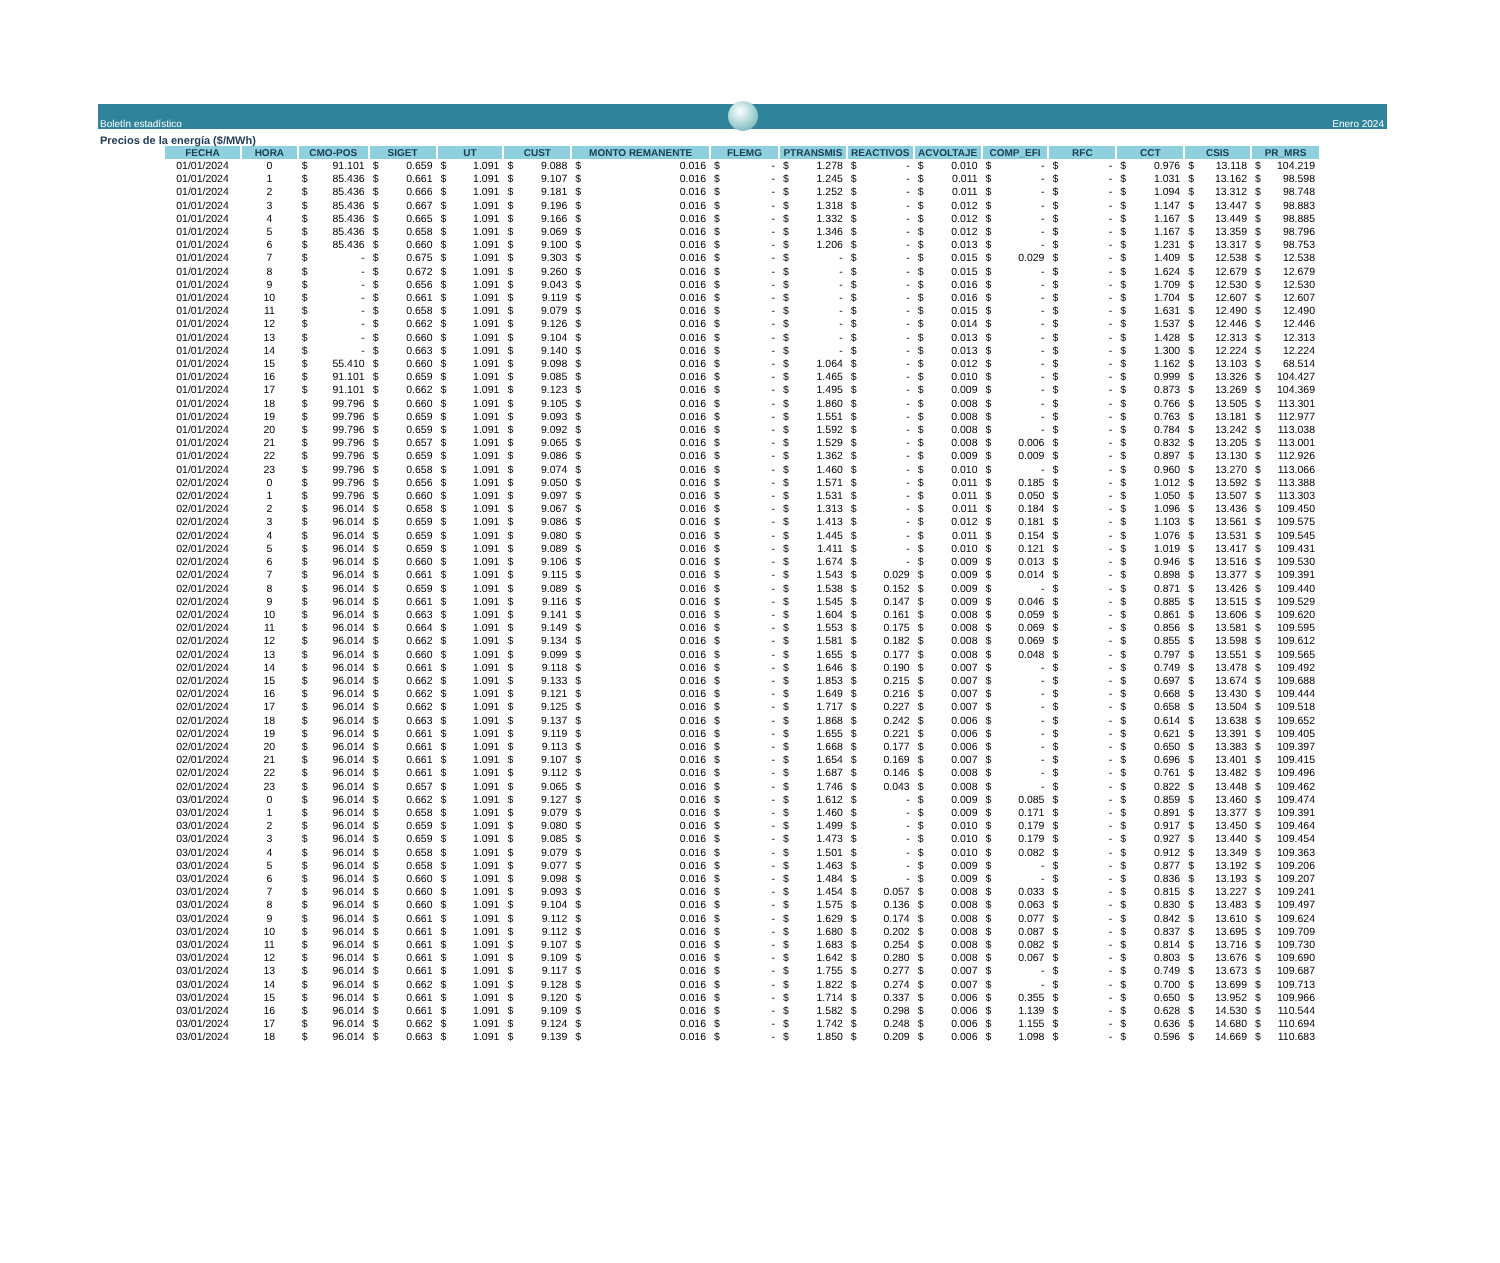Boletín estadístico
Enero 2024
Precios de la energía ($/MWh)
| FECHA | HORA | CMO-POS | SIGET | UT | CUST | MONTO REMANENTE | FLEMG | PTRANSMIS | REACTIVOS | ACVOLTAJE | COMP_EFI | RFC | CCT | CSIS | PR_MRS |
| --- | --- | --- | --- | --- | --- | --- | --- | --- | --- | --- | --- | --- | --- | --- | --- |
| 01/01/2024 | 0 | $ 91.101 | $ 0.659 | $ 1.091 | $ 9.088 | $ 0.016 | $ - | $ 1.278 | $ - | $ 0.010 | $ - | $ - | $ 0.976 | $ 13.118 | $ 104.219 |
| 01/01/2024 | 1 | $ 85.436 | $ 0.661 | $ 1.091 | $ 9.107 | $ 0.016 | $ - | $ 1.245 | $ - | $ 0.011 | $ - | $ - | $ 1.031 | $ 13.162 | $ 98.598 |
| 01/01/2024 | 2 | $ 85.436 | $ 0.666 | $ 1.091 | $ 9.181 | $ 0.016 | $ - | $ 1.252 | $ - | $ 0.011 | $ - | $ - | $ 1.094 | $ 13.312 | $ 98.748 |
| 01/01/2024 | 3 | $ 85.436 | $ 0.667 | $ 1.091 | $ 9.196 | $ 0.016 | $ - | $ 1.318 | $ - | $ 0.012 | $ - | $ - | $ 1.147 | $ 13.447 | $ 98.883 |
| 01/01/2024 | 4 | $ 85.436 | $ 0.665 | $ 1.091 | $ 9.166 | $ 0.016 | $ - | $ 1.332 | $ - | $ 0.012 | $ - | $ - | $ 1.167 | $ 13.449 | $ 98.885 |
| 01/01/2024 | 5 | $ 85.436 | $ 0.658 | $ 1.091 | $ 9.069 | $ 0.016 | $ - | $ 1.346 | $ - | $ 0.012 | $ - | $ - | $ 1.167 | $ 13.359 | $ 98.796 |
| 01/01/2024 | 6 | $ 85.436 | $ 0.660 | $ 1.091 | $ 9.100 | $ 0.016 | $ - | $ 1.206 | $ - | $ 0.013 | $ - | $ - | $ 1.231 | $ 13.317 | $ 98.753 |
| 01/01/2024 | 7 | $ - | $ 0.675 | $ 1.091 | $ 9.303 | $ 0.016 | $ - | $ - | $ - | $ 0.015 | $ 0.029 | $ - | $ 1.409 | $ 12.538 | $ 12.538 |
| 01/01/2024 | 8 | $ - | $ 0.672 | $ 1.091 | $ 9.260 | $ 0.016 | $ - | $ - | $ - | $ 0.015 | $ - | $ - | $ 1.624 | $ 12.679 | $ 12.679 |
| 01/01/2024 | 9 | $ - | $ 0.656 | $ 1.091 | $ 9.043 | $ 0.016 | $ - | $ - | $ - | $ 0.016 | $ - | $ - | $ 1.709 | $ 12.530 | $ 12.530 |
| 01/01/2024 | 10 | $ - | $ 0.661 | $ 1.091 | $ 9.119 | $ 0.016 | $ - | $ - | $ - | $ 0.016 | $ - | $ - | $ 1.704 | $ 12.607 | $ 12.607 |
| 01/01/2024 | 11 | $ - | $ 0.658 | $ 1.091 | $ 9.079 | $ 0.016 | $ - | $ - | $ - | $ 0.015 | $ - | $ - | $ 1.631 | $ 12.490 | $ 12.490 |
| 01/01/2024 | 12 | $ - | $ 0.662 | $ 1.091 | $ 9.126 | $ 0.016 | $ - | $ - | $ - | $ 0.014 | $ - | $ - | $ 1.537 | $ 12.446 | $ 12.446 |
| 01/01/2024 | 13 | $ - | $ 0.660 | $ 1.091 | $ 9.104 | $ 0.016 | $ - | $ - | $ - | $ 0.013 | $ - | $ - | $ 1.428 | $ 12.313 | $ 12.313 |
| 01/01/2024 | 14 | $ - | $ 0.663 | $ 1.091 | $ 9.140 | $ 0.016 | $ - | $ - | $ - | $ 0.013 | $ - | $ - | $ 1.300 | $ 12.224 | $ 12.224 |
| 01/01/2024 | 15 | $ 55.410 | $ 0.660 | $ 1.091 | $ 9.098 | $ 0.016 | $ - | $ 1.064 | $ - | $ 0.012 | $ - | $ - | $ 1.162 | $ 13.103 | $ 68.514 |
| 01/01/2024 | 16 | $ 91.101 | $ 0.659 | $ 1.091 | $ 9.085 | $ 0.016 | $ - | $ 1.465 | $ - | $ 0.010 | $ - | $ - | $ 0.999 | $ 13.326 | $ 104.427 |
| 01/01/2024 | 17 | $ 91.101 | $ 0.662 | $ 1.091 | $ 9.123 | $ 0.016 | $ - | $ 1.495 | $ - | $ 0.009 | $ - | $ - | $ 0.873 | $ 13.269 | $ 104.369 |
| 01/01/2024 | 18 | $ 99.796 | $ 0.660 | $ 1.091 | $ 9.105 | $ 0.016 | $ - | $ 1.860 | $ - | $ 0.008 | $ - | $ - | $ 0.766 | $ 13.505 | $ 113.301 |
| 01/01/2024 | 19 | $ 99.796 | $ 0.659 | $ 1.091 | $ 9.093 | $ 0.016 | $ - | $ 1.551 | $ - | $ 0.008 | $ - | $ - | $ 0.763 | $ 13.181 | $ 112.977 |
| 01/01/2024 | 20 | $ 99.796 | $ 0.659 | $ 1.091 | $ 9.092 | $ 0.016 | $ - | $ 1.592 | $ - | $ 0.008 | $ - | $ - | $ 0.784 | $ 13.242 | $ 113.038 |
| 01/01/2024 | 21 | $ 99.796 | $ 0.657 | $ 1.091 | $ 9.065 | $ 0.016 | $ - | $ 1.529 | $ - | $ 0.008 | $ 0.006 | $ - | $ 0.832 | $ 13.205 | $ 113.001 |
| 01/01/2024 | 22 | $ 99.796 | $ 0.659 | $ 1.091 | $ 9.086 | $ 0.016 | $ - | $ 1.362 | $ - | $ 0.009 | $ 0.009 | $ - | $ 0.897 | $ 13.130 | $ 112.926 |
| 01/01/2024 | 23 | $ 99.796 | $ 0.658 | $ 1.091 | $ 9.074 | $ 0.016 | $ - | $ 1.460 | $ - | $ 0.010 | $ - | $ - | $ 0.960 | $ 13.270 | $ 113.066 |
| 02/01/2024 | 0 | $ 99.796 | $ 0.656 | $ 1.091 | $ 9.050 | $ 0.016 | $ - | $ 1.571 | $ - | $ 0.011 | $ 0.185 | $ - | $ 1.012 | $ 13.592 | $ 113.388 |
| 02/01/2024 | 1 | $ 99.796 | $ 0.660 | $ 1.091 | $ 9.097 | $ 0.016 | $ - | $ 1.531 | $ - | $ 0.011 | $ 0.050 | $ - | $ 1.050 | $ 13.507 | $ 113.303 |
| 02/01/2024 | 2 | $ 96.014 | $ 0.658 | $ 1.091 | $ 9.067 | $ 0.016 | $ - | $ 1.313 | $ - | $ 0.011 | $ 0.184 | $ - | $ 1.096 | $ 13.436 | $ 109.450 |
| 02/01/2024 | 3 | $ 96.014 | $ 0.659 | $ 1.091 | $ 9.086 | $ 0.016 | $ - | $ 1.413 | $ - | $ 0.012 | $ 0.181 | $ - | $ 1.103 | $ 13.561 | $ 109.575 |
| 02/01/2024 | 4 | $ 96.014 | $ 0.659 | $ 1.091 | $ 9.080 | $ 0.016 | $ - | $ 1.445 | $ - | $ 0.011 | $ 0.154 | $ - | $ 1.076 | $ 13.531 | $ 109.545 |
| 02/01/2024 | 5 | $ 96.014 | $ 0.659 | $ 1.091 | $ 9.089 | $ 0.016 | $ - | $ 1.411 | $ - | $ 0.010 | $ 0.121 | $ - | $ 1.019 | $ 13.417 | $ 109.431 |
| 02/01/2024 | 6 | $ 96.014 | $ 0.660 | $ 1.091 | $ 9.106 | $ 0.016 | $ - | $ 1.674 | $ - | $ 0.009 | $ 0.013 | $ - | $ 0.946 | $ 13.516 | $ 109.530 |
| 02/01/2024 | 7 | $ 96.014 | $ 0.661 | $ 1.091 | $ 9.115 | $ 0.016 | $ - | $ 1.543 | $ 0.029 | $ 0.009 | $ 0.014 | $ - | $ 0.898 | $ 13.377 | $ 109.391 |
| 02/01/2024 | 8 | $ 96.014 | $ 0.659 | $ 1.091 | $ 9.089 | $ 0.016 | $ - | $ 1.538 | $ 0.152 | $ 0.009 | $ - | $ - | $ 0.871 | $ 13.426 | $ 109.440 |
| 02/01/2024 | 9 | $ 96.014 | $ 0.661 | $ 1.091 | $ 9.116 | $ 0.016 | $ - | $ 1.545 | $ 0.147 | $ 0.009 | $ 0.046 | $ - | $ 0.885 | $ 13.515 | $ 109.529 |
| 02/01/2024 | 10 | $ 96.014 | $ 0.663 | $ 1.091 | $ 9.141 | $ 0.016 | $ - | $ 1.604 | $ 0.161 | $ 0.008 | $ 0.059 | $ - | $ 0.861 | $ 13.606 | $ 109.620 |
| 02/01/2024 | 11 | $ 96.014 | $ 0.664 | $ 1.091 | $ 9.149 | $ 0.016 | $ - | $ 1.553 | $ 0.175 | $ 0.008 | $ 0.069 | $ - | $ 0.856 | $ 13.581 | $ 109.595 |
| 02/01/2024 | 12 | $ 96.014 | $ 0.662 | $ 1.091 | $ 9.134 | $ 0.016 | $ - | $ 1.581 | $ 0.182 | $ 0.008 | $ 0.069 | $ - | $ 0.855 | $ 13.598 | $ 109.612 |
| 02/01/2024 | 13 | $ 96.014 | $ 0.660 | $ 1.091 | $ 9.099 | $ 0.016 | $ - | $ 1.655 | $ 0.177 | $ 0.008 | $ 0.048 | $ - | $ 0.797 | $ 13.551 | $ 109.565 |
| 02/01/2024 | 14 | $ 96.014 | $ 0.661 | $ 1.091 | $ 9.118 | $ 0.016 | $ - | $ 1.646 | $ 0.190 | $ 0.007 | $ - | $ - | $ 0.749 | $ 13.478 | $ 109.492 |
| 02/01/2024 | 15 | $ 96.014 | $ 0.662 | $ 1.091 | $ 9.133 | $ 0.016 | $ - | $ 1.853 | $ 0.215 | $ 0.007 | $ - | $ - | $ 0.697 | $ 13.674 | $ 109.688 |
| 02/01/2024 | 16 | $ 96.014 | $ 0.662 | $ 1.091 | $ 9.121 | $ 0.016 | $ - | $ 1.649 | $ 0.216 | $ 0.007 | $ - | $ - | $ 0.668 | $ 13.430 | $ 109.444 |
| 02/01/2024 | 17 | $ 96.014 | $ 0.662 | $ 1.091 | $ 9.125 | $ 0.016 | $ - | $ 1.717 | $ 0.227 | $ 0.007 | $ - | $ - | $ 0.658 | $ 13.504 | $ 109.518 |
| 02/01/2024 | 18 | $ 96.014 | $ 0.663 | $ 1.091 | $ 9.137 | $ 0.016 | $ - | $ 1.868 | $ 0.242 | $ 0.006 | $ - | $ - | $ 0.614 | $ 13.638 | $ 109.652 |
| 02/01/2024 | 19 | $ 96.014 | $ 0.661 | $ 1.091 | $ 9.119 | $ 0.016 | $ - | $ 1.655 | $ 0.221 | $ 0.006 | $ - | $ - | $ 0.621 | $ 13.391 | $ 109.405 |
| 02/01/2024 | 20 | $ 96.014 | $ 0.661 | $ 1.091 | $ 9.113 | $ 0.016 | $ - | $ 1.668 | $ 0.177 | $ 0.006 | $ - | $ - | $ 0.650 | $ 13.383 | $ 109.397 |
| 02/01/2024 | 21 | $ 96.014 | $ 0.661 | $ 1.091 | $ 9.107 | $ 0.016 | $ - | $ 1.654 | $ 0.169 | $ 0.007 | $ - | $ - | $ 0.696 | $ 13.401 | $ 109.415 |
| 02/01/2024 | 22 | $ 96.014 | $ 0.661 | $ 1.091 | $ 9.112 | $ 0.016 | $ - | $ 1.687 | $ 0.146 | $ 0.008 | $ - | $ - | $ 0.761 | $ 13.482 | $ 109.496 |
| 02/01/2024 | 23 | $ 96.014 | $ 0.657 | $ 1.091 | $ 9.065 | $ 0.016 | $ - | $ 1.746 | $ 0.043 | $ 0.008 | $ - | $ - | $ 0.822 | $ 13.448 | $ 109.462 |
| 03/01/2024 | 0 | $ 96.014 | $ 0.662 | $ 1.091 | $ 9.127 | $ 0.016 | $ - | $ 1.612 | $ - | $ 0.009 | $ 0.085 | $ - | $ 0.859 | $ 13.460 | $ 109.474 |
| 03/01/2024 | 1 | $ 96.014 | $ 0.658 | $ 1.091 | $ 9.079 | $ 0.016 | $ - | $ 1.460 | $ - | $ 0.009 | $ 0.171 | $ - | $ 0.891 | $ 13.377 | $ 109.391 |
| 03/01/2024 | 2 | $ 96.014 | $ 0.659 | $ 1.091 | $ 9.080 | $ 0.016 | $ - | $ 1.499 | $ - | $ 0.010 | $ 0.179 | $ - | $ 0.917 | $ 13.450 | $ 109.464 |
| 03/01/2024 | 3 | $ 96.014 | $ 0.659 | $ 1.091 | $ 9.085 | $ 0.016 | $ - | $ 1.473 | $ - | $ 0.010 | $ 0.179 | $ - | $ 0.927 | $ 13.440 | $ 109.454 |
| 03/01/2024 | 4 | $ 96.014 | $ 0.658 | $ 1.091 | $ 9.079 | $ 0.016 | $ - | $ 1.501 | $ - | $ 0.010 | $ 0.082 | $ - | $ 0.912 | $ 13.349 | $ 109.363 |
| 03/01/2024 | 5 | $ 96.014 | $ 0.658 | $ 1.091 | $ 9.077 | $ 0.016 | $ - | $ 1.463 | $ - | $ 0.009 | $ - | $ - | $ 0.877 | $ 13.192 | $ 109.206 |
| 03/01/2024 | 6 | $ 96.014 | $ 0.660 | $ 1.091 | $ 9.098 | $ 0.016 | $ - | $ 1.484 | $ - | $ 0.009 | $ - | $ - | $ 0.836 | $ 13.193 | $ 109.207 |
| 03/01/2024 | 7 | $ 96.014 | $ 0.660 | $ 1.091 | $ 9.093 | $ 0.016 | $ - | $ 1.454 | $ 0.057 | $ 0.008 | $ 0.033 | $ - | $ 0.815 | $ 13.227 | $ 109.241 |
| 03/01/2024 | 8 | $ 96.014 | $ 0.660 | $ 1.091 | $ 9.104 | $ 0.016 | $ - | $ 1.575 | $ 0.136 | $ 0.008 | $ 0.063 | $ - | $ 0.830 | $ 13.483 | $ 109.497 |
| 03/01/2024 | 9 | $ 96.014 | $ 0.661 | $ 1.091 | $ 9.112 | $ 0.016 | $ - | $ 1.629 | $ 0.174 | $ 0.008 | $ 0.077 | $ - | $ 0.842 | $ 13.610 | $ 109.624 |
| 03/01/2024 | 10 | $ 96.014 | $ 0.661 | $ 1.091 | $ 9.112 | $ 0.016 | $ - | $ 1.680 | $ 0.202 | $ 0.008 | $ 0.087 | $ - | $ 0.837 | $ 13.695 | $ 109.709 |
| 03/01/2024 | 11 | $ 96.014 | $ 0.661 | $ 1.091 | $ 9.107 | $ 0.016 | $ - | $ 1.683 | $ 0.254 | $ 0.008 | $ 0.082 | $ - | $ 0.814 | $ 13.716 | $ 109.730 |
| 03/01/2024 | 12 | $ 96.014 | $ 0.661 | $ 1.091 | $ 9.109 | $ 0.016 | $ - | $ 1.642 | $ 0.280 | $ 0.008 | $ 0.067 | $ - | $ 0.803 | $ 13.676 | $ 109.690 |
| 03/01/2024 | 13 | $ 96.014 | $ 0.661 | $ 1.091 | $ 9.117 | $ 0.016 | $ - | $ 1.755 | $ 0.277 | $ 0.007 | $ - | $ - | $ 0.749 | $ 13.673 | $ 109.687 |
| 03/01/2024 | 14 | $ 96.014 | $ 0.662 | $ 1.091 | $ 9.128 | $ 0.016 | $ - | $ 1.822 | $ 0.274 | $ 0.007 | $ - | $ - | $ 0.700 | $ 13.699 | $ 109.713 |
| 03/01/2024 | 15 | $ 96.014 | $ 0.661 | $ 1.091 | $ 9.120 | $ 0.016 | $ - | $ 1.714 | $ 0.337 | $ 0.006 | $ 0.355 | $ - | $ 0.650 | $ 13.952 | $ 109.966 |
| 03/01/2024 | 16 | $ 96.014 | $ 0.661 | $ 1.091 | $ 9.109 | $ 0.016 | $ - | $ 1.582 | $ 0.298 | $ 0.006 | $ 1.139 | $ - | $ 0.628 | $ 14.530 | $ 110.544 |
| 03/01/2024 | 17 | $ 96.014 | $ 0.662 | $ 1.091 | $ 9.124 | $ 0.016 | $ - | $ 1.742 | $ 0.248 | $ 0.006 | $ 1.155 | $ - | $ 0.636 | $ 14.680 | $ 110.694 |
| 03/01/2024 | 18 | $ 96.014 | $ 0.663 | $ 1.091 | $ 9.139 | $ 0.016 | $ - | $ 1.850 | $ 0.209 | $ 0.006 | $ 1.098 | $ - | $ 0.596 | $ 14.669 | $ 110.683 |